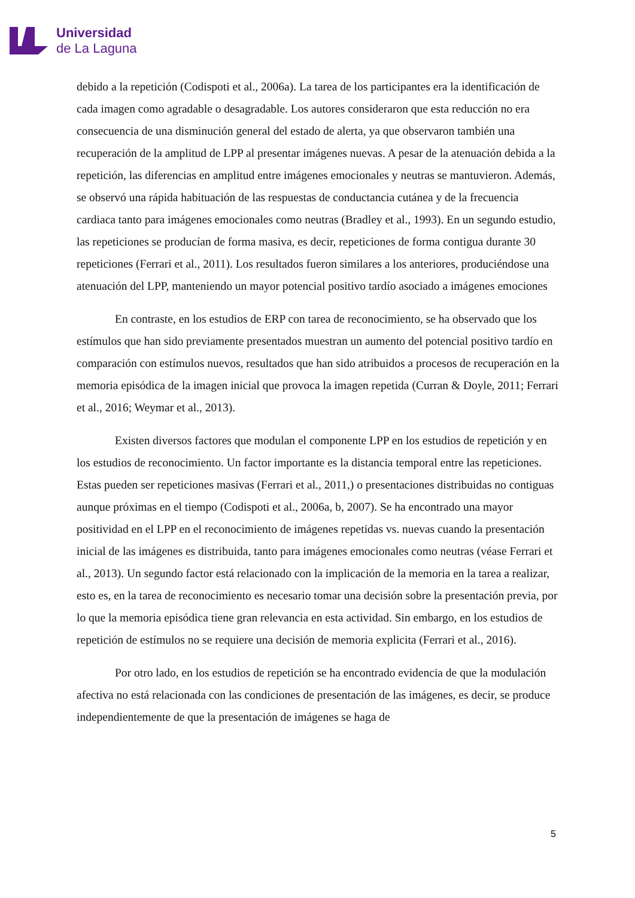Universidad
de La Laguna
debido a la repetición (Codispoti et al., 2006a). La tarea de los participantes era la identificación de cada imagen como agradable o desagradable. Los autores consideraron que esta reducción no era consecuencia de una disminución general del estado de alerta, ya que observaron también una recuperación de la amplitud de LPP al presentar imágenes nuevas. A pesar de la atenuación debida a la repetición, las diferencias en amplitud entre imágenes emocionales y neutras se mantuvieron. Además, se observó una rápida habituación de las respuestas de conductancia cutánea y de la frecuencia cardiaca tanto para imágenes emocionales como neutras (Bradley et al., 1993). En un segundo estudio, las repeticiones se producían de forma masiva, es decir, repeticiones de forma contigua durante 30 repeticiones (Ferrari et al., 2011). Los resultados fueron similares a los anteriores, produciéndose una atenuación del LPP, manteniendo un mayor potencial positivo tardío asociado a imágenes emociones
En contraste, en los estudios de ERP con tarea de reconocimiento, se ha observado que los estímulos que han sido previamente presentados muestran un aumento del potencial positivo tardío en comparación con estímulos nuevos, resultados que han sido atribuidos a procesos de recuperación en la memoria episódica de la imagen inicial que provoca la imagen repetida (Curran & Doyle, 2011; Ferrari et al., 2016; Weymar et al., 2013).
Existen diversos factores que modulan el componente LPP en los estudios de repetición y en los estudios de reconocimiento. Un factor importante es la distancia temporal entre las repeticiones. Estas pueden ser repeticiones masivas (Ferrari et al., 2011,) o presentaciones distribuidas no contiguas aunque próximas en el tiempo (Codispoti et al., 2006a, b, 2007). Se ha encontrado una mayor positividad en el LPP en el reconocimiento de imágenes repetidas vs. nuevas cuando la presentación inicial de las imágenes es distribuida, tanto para imágenes emocionales como neutras (véase Ferrari et al., 2013). Un segundo factor está relacionado con la implicación de la memoria en la tarea a realizar, esto es, en la tarea de reconocimiento es necesario tomar una decisión sobre la presentación previa, por lo que la memoria episódica tiene gran relevancia en esta actividad. Sin embargo, en los estudios de repetición de estímulos no se requiere una decisión de memoria explicita (Ferrari et al., 2016).
Por otro lado, en los estudios de repetición se ha encontrado evidencia de que la modulación afectiva no está relacionada con las condiciones de presentación de las imágenes, es decir, se produce independientemente de que la presentación de imágenes se haga de
5